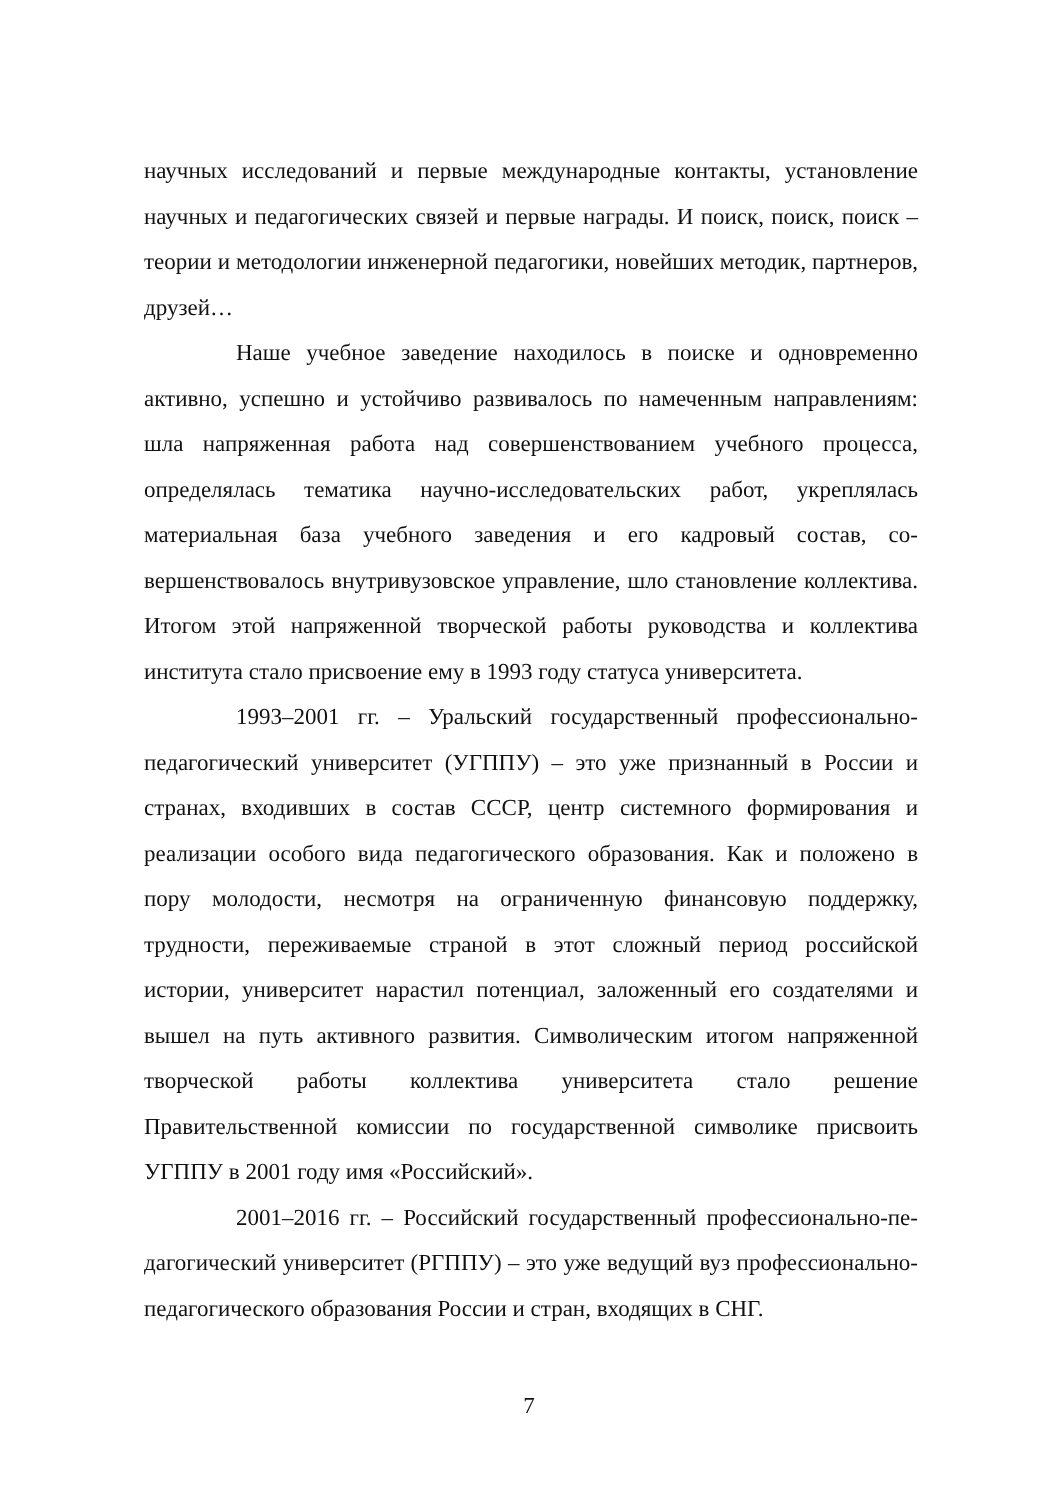научных исследований и первые международные контакты, установле­ние научных и педагогических связей и первые награды. И поиск, по­иск, поиск – теории и методологии инженерной педагогики, новейших методик, партнеров, друзей…
Наше учебное заведение находилось в поиске и одновременно активно, успешно и устойчиво развивалось по намеченным направле­ниям: шла напряженная работа над совершенствованием учебного про­цесса, определялась тематика научно-исследовательских работ, укреп­лялась материальная база учебного заведения и его кадровый состав, со­вершенствовалось внутривузовское управление, шло становление кол­лектива. Итогом этой напряженной творческой работы руководства и коллектива института стало присвоение ему в 1993 году статуса универ­ситета.
1993–2001 гг. – Уральский государственный профессионально-педагогический университет (УГППУ) – это уже признанный в России и странах, входивших в состав СССР, центр системного формирования и реализации особого вида педагогического образования. Как и поло­жено в пору молодости, несмотря на ограниченную финансовую под­держку, трудности, переживаемые страной в этот сложный период рос­сийской истории, университет нарастил потенциал, заложенный его со­здателями и вышел на путь активного развития. Символическим итогом напряженной творческой работы коллектива университета стало реше­ние Правительственной комиссии по государственной символике при­своить УГППУ в 2001 году имя «Российский».
2001–2016 гг. – Российский государственный профессионально-пе­дагогический университет (РГППУ) – это уже ведущий вуз профессио­нально-педагогического образования России и стран, входящих в СНГ.
7